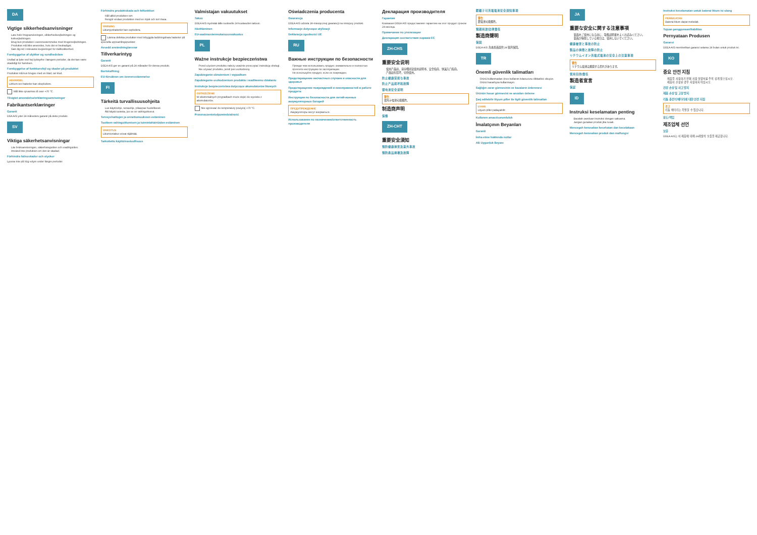DA
Vigtige sikkerhedsanvisninger
Læs hele brugsanvisningen, sikkerhedsvejledningen og kvikvejledningen.
Brug kun produktet i overensstemmelse med brugervejledningen.
Produktet må ikke anvendes, hvis det er beskadiget.
Sæt dig ind i relevante lovgivninger for trafiksikkerhed.
Forebyggelse af ulykker og sundhedsfare
Undlad at lytte ved høj lydstyrke i længere perioder, da det kan være skadeligt for hørelsen.
Forebyggelse af funktionsfejl og skader på produktet
Produktet må kun bruges med en blød, tør klud.
ADVARSEL
Lithium-ion-batterier kan eksplodere.
Mål ikke opvarmes til over +70 °C.
Tilsigtet anvendelse/erklæringsanvisninger
Fabrikantserklæringer
Garanti
DSA A/S yder 24 måneders garanti på dette produkt.
SV
Viktiga säkerhetsanvisningar
Läs bruksanvisningen, säkerhetsguiden och snabbguiden.
Använd inte produkten om den är skadad.
Förhindra hälsoskador och olyckor
Lyssna inte på hög volym under längre perioder.
Förhindra produktskada och felfunktion
Håll alltid produkten torr.
Rengör endast produkten med en mjuk och torr trasa.
VARNING
Litiumjonbatterier kan explodera.
Lämna defekta produkter med inbyggda laddningsbara batterier på speciella uppsamlingspunkter.
Avsedd användning/ansvar
Tillverkarintyg
Garanti
DSEA A/S ger en garanti på 24 månader för denna produkt.
Bortskaffning
EU-försäkran om överensstämmelse
FI
Tärkeitä turvallisuusohjeita
Lue käyttöohje, turvaohje, pikaopas huolellisesti.
Älä käytä tuotetta, jos se on vahingoittunut.
Terveyshaittojen ja onnettomuuksien estäminen
Tuotteen vahingoittumisen ja toimintahäiriöiden estäminen
VAROITUS
Litiumioniakut voivat räjähtää.
Tarkoitettu käyttö/vastuullisuus
Valmistajan vakuutukset
Takuu
DSEA A/S myöntää tälle tuotteelle 24 kuukauden takuun.
Hävittäminen
EU-vaatimustenmukaisuusvakuutus
PL
Ważne instrukcje bezpieczeństwa
Przed użyciem produktu należy uważnie przeczytać instrukcję obsługi.
Nie używać produktu, jeżeli jest uszkodzony.
Zapobieganie obrażeniom i wypadkom
Zapobieganie uszkodzeniom produktu i wadliwemu działaniu
Instrukcje bezpieczeństwa dotyczące akumulatorów litowych
OSTRZEŻENIE
W ekstremalnych przypadkach może dojść do wycieku z akumulatorów.
Nie ogrzewać do temperatury powyżej +70 °C.
Przeznaczenie/odpowiedzialność
Oświadczenia producenta
Gwarancja
DSEA A/S udziela 24-miesięcznej gwarancji na niniejszy produkt.
Informacje dotyczące utylizacji
Deklaracja zgodności UE
RU
Важные инструкции по безопасности
Прежде чем использовать продукт, внимательно и полностью прочтите инструкцию по эксплуатации.
Не используйте продукт, если он поврежден.
Предотвращение несчастных случаев и опасности для здоровья
Предотвращение повреждений и неисправностей в работе продукта
Инструкции по безопасности для литий-ионных аккумуляторных батарей
ПРЕДУПРЕЖДЕНИЕ
Аккумуляторы могут взорваться.
Использование по назначению/ответственность производителя
Декларация производителя
Гарантия
Компания DSEA A/S предоставляет гарантию на этот продукт сроком 24 месяца.
Примечание по утилизации
Декларация соответствия нормам ЕС
ZH-CHS
重要安全说明
使用产品前，请仔细阅读使用说明书、安全指南、快速入门指南。
产品如有损坏，切勿使用。
防止健康受损与事故
防止产品损坏和故障
锂电池安全说明
警告
锂离子电池可能爆炸。
制造商声明
保修
ZH-CHT
重要安全須知
預防健康損害及意外事故
預防產品損壞及故障
鋰離子可充電電池安全須知事項
警告
鋰電池可能爆炸。
預期用途/法律責任
製造商聲明
保固
DSEA A/S 為本產品提供 24 個月保固。
TR
Önemli güvenlik talimatları
Ürünü kullanmadan önce kullanım kılavuzunu dikkatlice okuyun.
Ürünü hasarlıysa kullanmayın.
Sağlığın zarar görmesinin ve kazaların önlenmesi
Ürünün hasar görmesini ve arızaları önleme
Şarj edilebilir lityum piller ile ilgili güvenlik talimatları
UYARI
Lityum piller patlayabilir.
Kullanım amacı/sorumluluk
İmalatçının Beyanları
Garanti
İmha etme hakkında notlar
AB Uygunluk Beyanı
JA
重要な安全に関する注意事項
製品をご使用になる前に、取扱説明書をよくお読みください。
製品が損傷している場合は、使用しないでください。
健康被害と事故の防止
製品の損傷と故障の防止
リチウムイオン充電式電池の安全上の注意事項
警告
リチウム電池は爆発する恐れがあります。
使用目的/責任
製造者宣言
保証
ID
Instruksi keselamatan penting
Bacalah panduan instruksi dengan saksama.
Jangan gunakan produk jika rusak.
Mencegah kerusakan kesehatan dan kecelakaan
Mencegah kerusakan produk dan malfungsi
Instruksi keselamatan untuk baterai litium isi ulang
PERINGATAN
Baterai litium dapat meledak.
Tujuan penggunaan/liabilitas
Pernyataan Produsen
Garansi
DSEA A/S memberikan garansi selama 24 bulan untuk produk ini.
KO
중요 안전 지침
제품을 사용하기 전에 사용 설명서를 주의 깊게 읽으십시오.
제품이 손상된 경우 사용하지 마십시오.
건강 손상 및 사고 방지
제품 손상 및 고장 방지
리튬 충전식 배터리에 대한 안전 지침
경고
리튬 배터리는 폭발할 수 있습니다.
용도/책임
제조업체 선언
보증
DSEA A/S는 이 제품에 대해 24개월의 보증을 제공합니다.